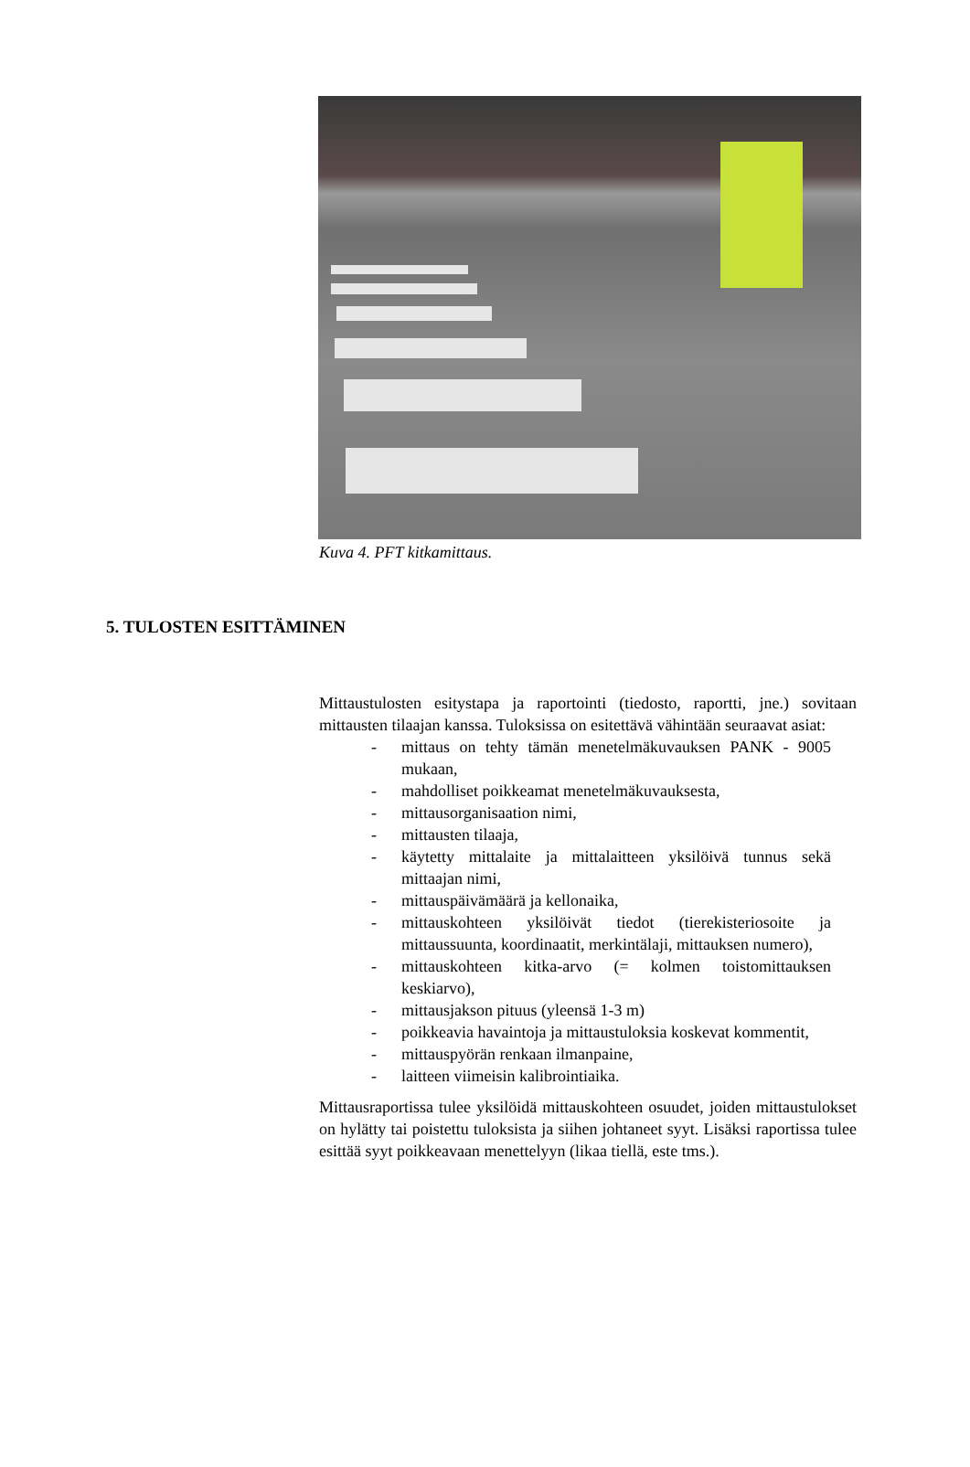Kuva 4. PFT kitkamittaus.
5. TULOSTEN ESITTÄMINEN
Mittaustulosten esitystapa ja raportointi (tiedosto, raportti, jne.) sovitaan mittausten tilaajan kanssa. Tuloksissa on esitettävä vähintään seuraavat asiat:
- mittaus on tehty tämän menetelmäkuvauksen PANK - 9005 mukaan,
- mahdolliset poikkeamat menetelmäkuvauksesta,
- mittausorganisaation nimi,
- mittausten tilaaja,
- käytetty mittalaite ja mittalaitteen yksilöivä tunnus sekä mittaajan nimi,
- mittauspäivämäärä ja kellonaika,
- mittauskohteen yksilöivät tiedot (tierekisteriosoite ja mittaussuunta, koordinaatit, merkintälaji, mittauksen numero),
- mittauskohteen kitka-arvo (= kolmen toistomittauksen keskiarvo),
- mittausjakson pituus (yleensä 1-3 m)
- poikkeavia havaintoja ja mittaustuloksia koskevat kommentit,
- mittauspyörän renkaan ilmanpaine,
- laitteen viimeisin kalibrointiaika.
Mittausraportissa tulee yksilöidä mittauskohteen osuudet, joiden mittaustulokset on hylätty tai poistettu tuloksista ja siihen johtaneet syyt. Lisäksi raportissa tulee esittää syyt poikkeavaan menettelyyn (likaa tiellä, este tms.).